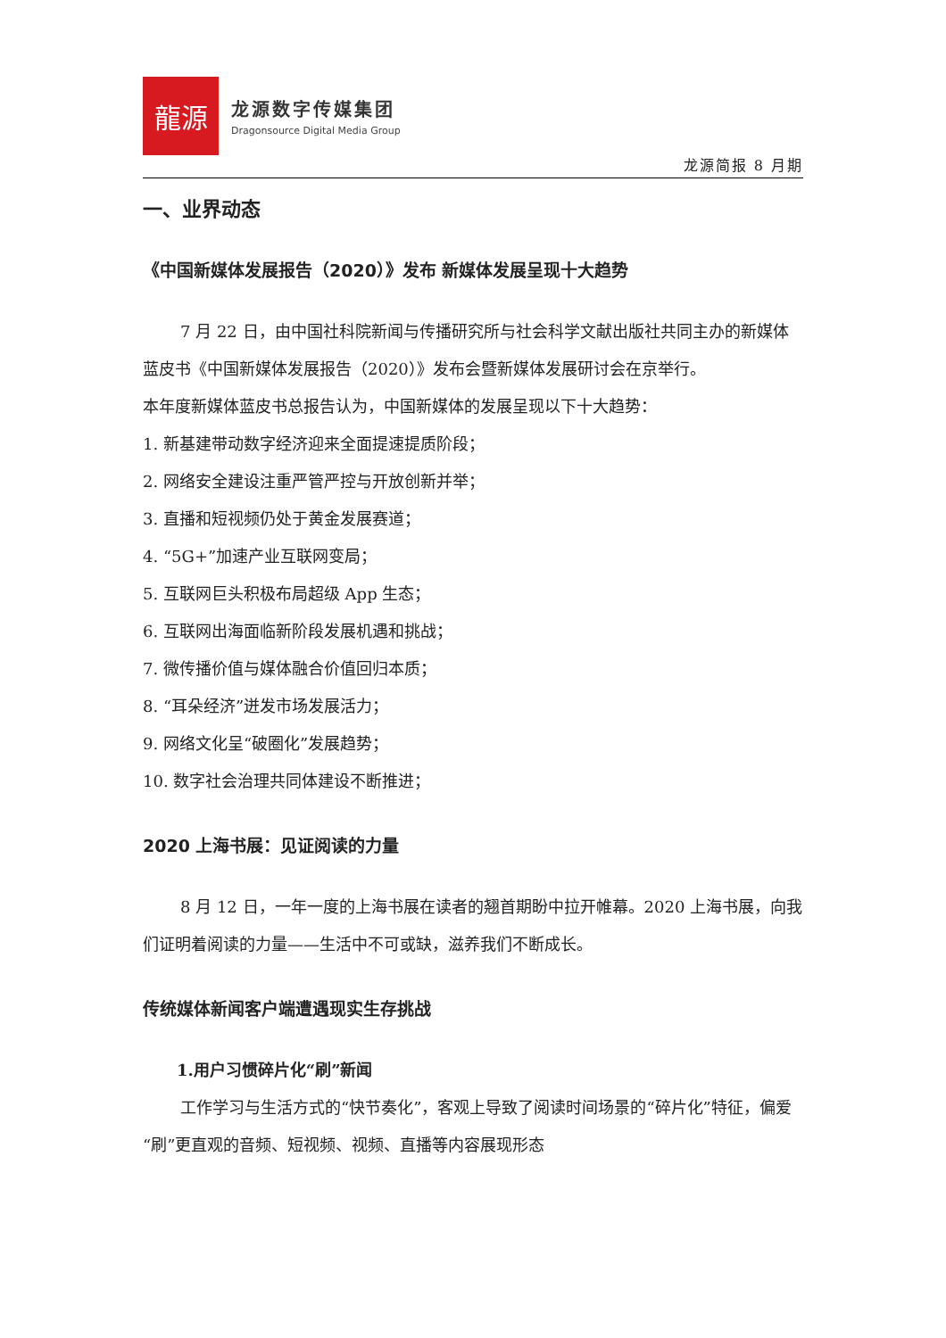龍源
龙源数字传媒集团
Dragonsource Digital Media Group
龙源简报 8 月期
一、业界动态
《中国新媒体发展报告（2020）》发布 新媒体发展呈现十大趋势
7 月 22 日，由中国社科院新闻与传播研究所与社会科学文献出版社共同主办的新媒体蓝皮书《中国新媒体发展报告（2020）》发布会暨新媒体发展研讨会在京举行。
本年度新媒体蓝皮书总报告认为，中国新媒体的发展呈现以下十大趋势：
1. 新基建带动数字经济迎来全面提速提质阶段；
2. 网络安全建设注重严管严控与开放创新并举；
3. 直播和短视频仍处于黄金发展赛道；
4. “5G+”加速产业互联网变局；
5. 互联网巨头积极布局超级 App 生态；
6. 互联网出海面临新阶段发展机遇和挑战；
7. 微传播价值与媒体融合价值回归本质；
8. “耳朵经济”迸发市场发展活力；
9. 网络文化呈“破圈化”发展趋势；
10. 数字社会治理共同体建设不断推进；
2020 上海书展：见证阅读的力量
8 月 12 日，一年一度的上海书展在读者的翘首期盼中拉开帷幕。2020 上海书展，向我们证明着阅读的力量——生活中不可或缺，滋养我们不断成长。
传统媒体新闻客户端遭遇现实生存挑战
1.用户习惯碎片化“刷”新闻
工作学习与生活方式的“快节奏化”，客观上导致了阅读时间场景的“碎片化”特征，偏爱“刷”更直观的音频、短视频、视频、直播等内容展现形态